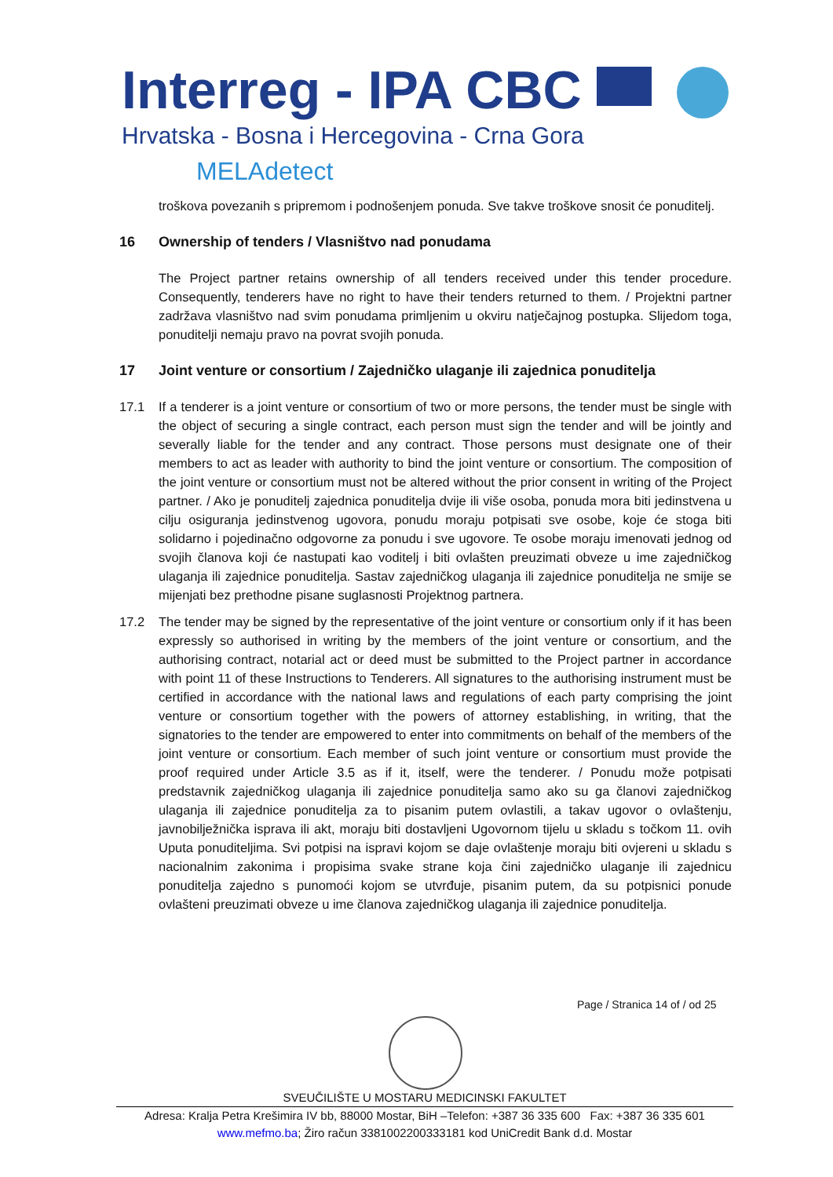Interreg - IPA CBC
Hrvatska - Bosna i Hercegovina - Crna Gora
MELAdetect
troškova povezanih s pripremom i podnošenjem ponuda. Sve takve troškove snosit će ponuditelj.
16 Ownership of tenders / Vlasništvo nad ponudama
The Project partner retains ownership of all tenders received under this tender procedure. Consequently, tenderers have no right to have their tenders returned to them. / Projektni partner zadržava vlasništvo nad svim ponudama primljenim u okviru natječajnog postupka. Slijedom toga, ponuditelji nemaju pravo na povrat svojih ponuda.
17 Joint venture or consortium / Zajedničko ulaganje ili zajednica ponuditelja
17.1 If a tenderer is a joint venture or consortium of two or more persons, the tender must be single with the object of securing a single contract, each person must sign the tender and will be jointly and severally liable for the tender and any contract. Those persons must designate one of their members to act as leader with authority to bind the joint venture or consortium. The composition of the joint venture or consortium must not be altered without the prior consent in writing of the Project partner. / Ako je ponuditelj zajednica ponuditelja dvije ili više osoba, ponuda mora biti jedinstvena u cilju osiguranja jedinstvenog ugovora, ponudu moraju potpisati sve osobe, koje će stoga biti solidarno i pojedinačno odgovorne za ponudu i sve ugovore. Te osobe moraju imenovati jednog od svojih članova koji će nastupati kao voditelj i biti ovlašten preuzimati obveze u ime zajedničkog ulaganja ili zajednice ponuditelja. Sastav zajedničkog ulaganja ili zajednice ponuditelja ne smije se mijenjati bez prethodne pisane suglasnosti Projektnog partnera.
17.2 The tender may be signed by the representative of the joint venture or consortium only if it has been expressly so authorised in writing by the members of the joint venture or consortium, and the authorising contract, notarial act or deed must be submitted to the Project partner in accordance with point 11 of these Instructions to Tenderers. All signatures to the authorising instrument must be certified in accordance with the national laws and regulations of each party comprising the joint venture or consortium together with the powers of attorney establishing, in writing, that the signatories to the tender are empowered to enter into commitments on behalf of the members of the joint venture or consortium. Each member of such joint venture or consortium must provide the proof required under Article 3.5 as if it, itself, were the tenderer. / Ponudu može potpisati predstavnik zajedničkog ulaganja ili zajednice ponuditelja samo ako su ga članovi zajedničkog ulaganja ili zajednice ponuditelja za to pisanim putem ovlastili, a takav ugovor o ovlaštenju, javnobilježnička isprava ili akt, moraju biti dostavljeni Ugovornom tijelu u skladu s točkom 11. ovih Uputa ponuditeljima. Svi potpisi na ispravi kojom se daje ovlaštenje moraju biti ovjereni u skladu s nacionalnim zakonima i propisima svake strane koja čini zajedničko ulaganje ili zajednicu ponuditelja zajedno s punomoći kojom se utvrđuje, pisanim putem, da su potpisnici ponude ovlašteni preuzimati obveze u ime članova zajedničkog ulaganja ili zajednice ponuditelja.
Page / Stranica 14 of / od 25
SVEUČILIŠTE U MOSTARU MEDICINSKI FAKULTET
Adresa: Kralja Petra Krešimira IV bb, 88000 Mostar, BiH –Telefon: +387 36 335 600 Fax: +387 36 335 601
www.mefmo.ba; Žiro račun 3381002200333181 kod UniCredit Bank d.d. Mostar